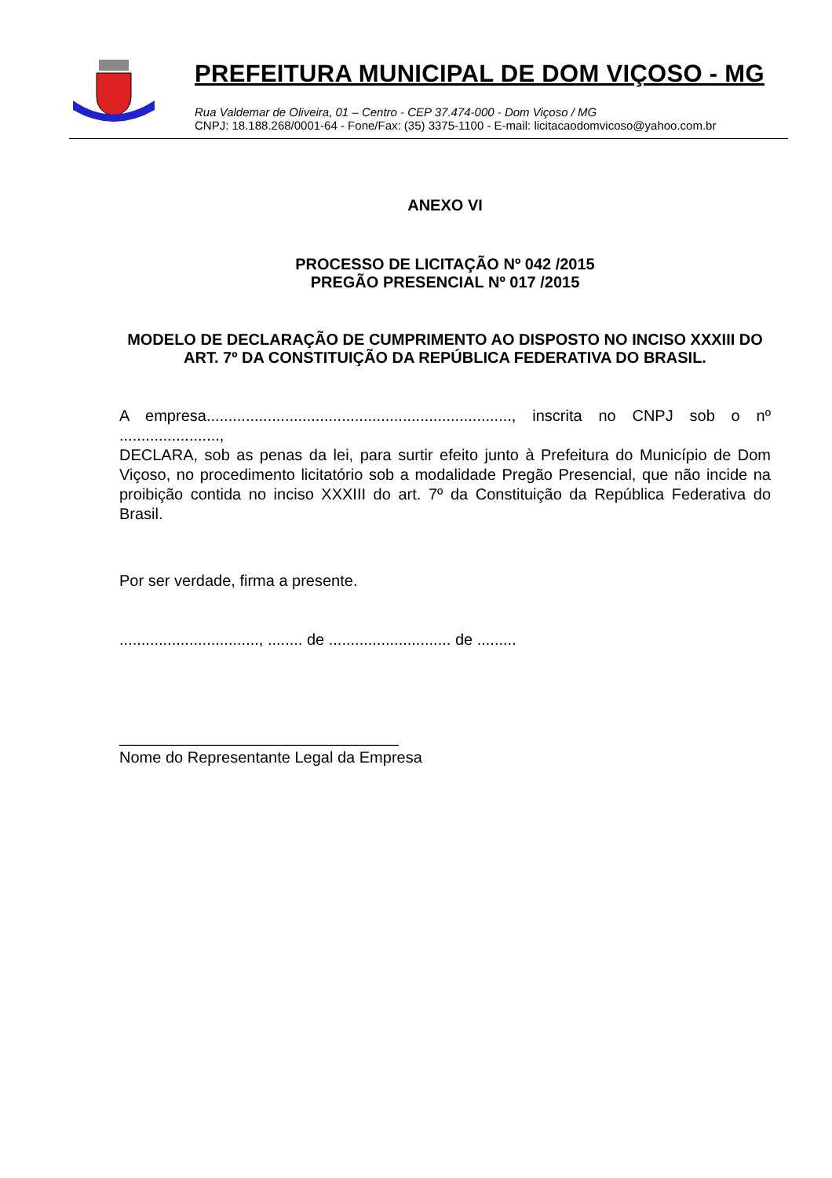PREFEITURA MUNICIPAL DE DOM VIÇOSO - MG
Rua Valdemar de Oliveira, 01 – Centro - CEP 37.474-000 - Dom Viçoso / MG
CNPJ: 18.188.268/0001-64 - Fone/Fax: (35) 3375-1100 - E-mail: licitacaodomvicoso@yahoo.com.br
ANEXO VI
PROCESSO DE LICITAÇÃO Nº 042 /2015
PREGÃO PRESENCIAL Nº 017 /2015
MODELO DE DECLARAÇÃO DE CUMPRIMENTO AO DISPOSTO NO INCISO XXXIII DO ART. 7º DA CONSTITUIÇÃO DA REPÚBLICA FEDERATIVA DO BRASIL.
A empresa......................................................................, inscrita no CNPJ sob o nº .......................,
DECLARA, sob as penas da lei, para surtir efeito junto à Prefeitura do Município de Dom Viçoso, no procedimento licitatório sob a modalidade Pregão Presencial, que não incide na proibição contida no inciso XXXIII do art. 7º da Constituição da República Federativa do Brasil.
Por ser verdade, firma a presente.
................................, ........ de ............................ de .........
________________________________
Nome do Representante Legal da Empresa